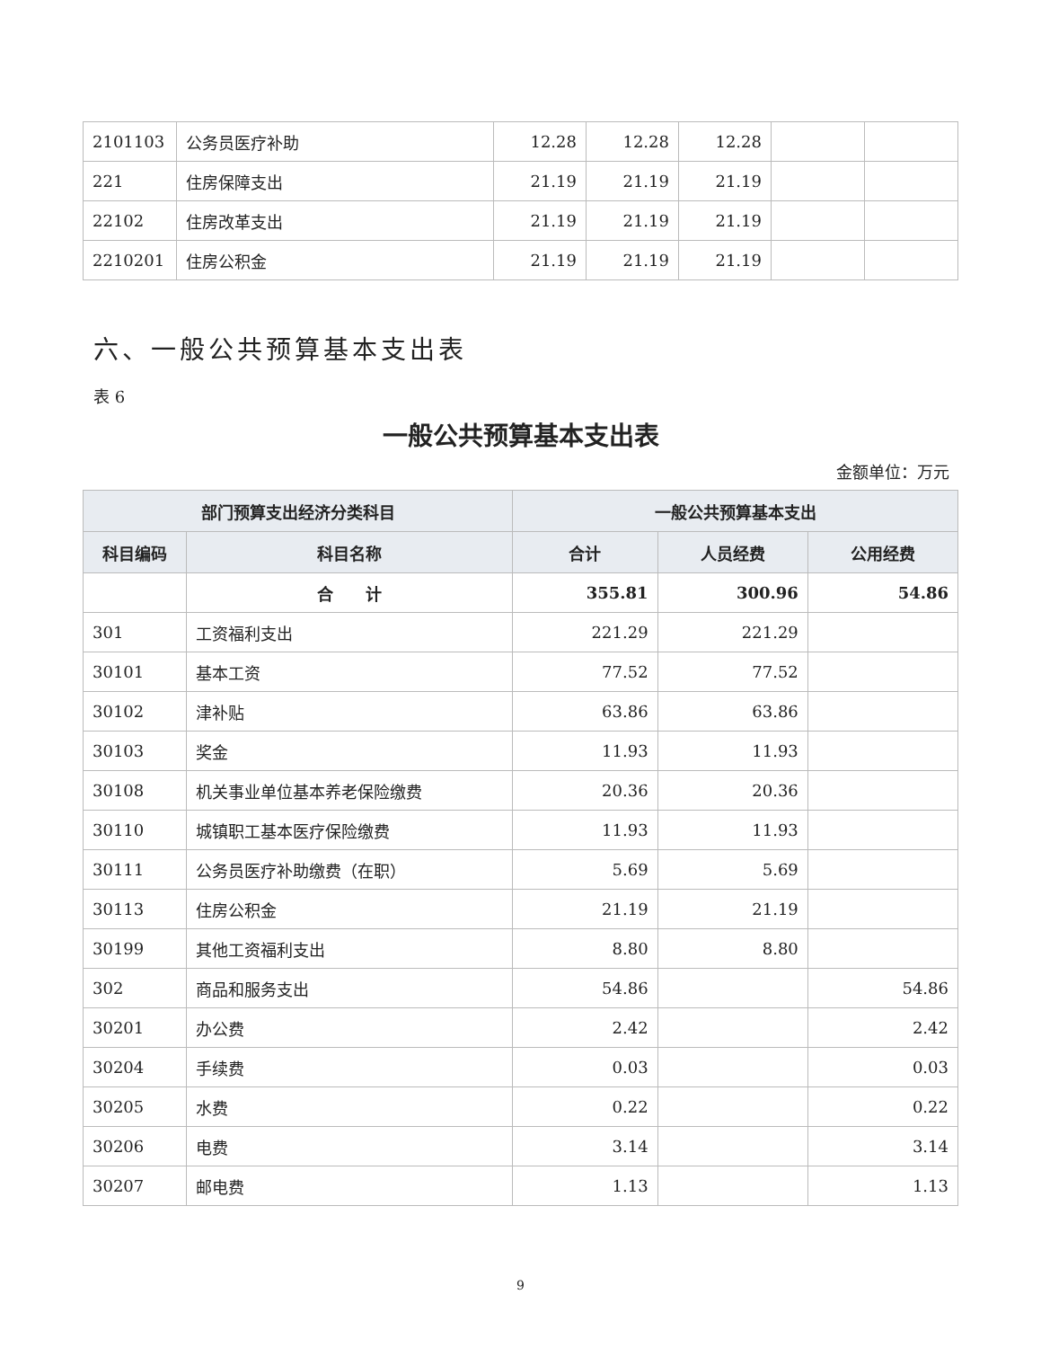| 2101103 | 公务员医疗补助 | 12.28 | 12.28 | 12.28 | | |
| 221 | 住房保障支出 | 21.19 | 21.19 | 21.19 | | |
| 22102 | 住房改革支出 | 21.19 | 21.19 | 21.19 | | |
| 2210201 | 住房公积金 | 21.19 | 21.19 | 21.19 | | |
六、一般公共预算基本支出表
表 6
一般公共预算基本支出表
金额单位：万元
| 部门预算支出经济分类科目 | | 一般公共预算基本支出 | | |
| --- | --- | --- | --- | --- |
| 科目编码 | 科目名称 | 合计 | 人员经费 | 公用经费 |
| | 合 计 | 355.81 | 300.96 | 54.86 |
| 301 | 工资福利支出 | 221.29 | 221.29 | |
| 30101 | 基本工资 | 77.52 | 77.52 | |
| 30102 | 津补贴 | 63.86 | 63.86 | |
| 30103 | 奖金 | 11.93 | 11.93 | |
| 30108 | 机关事业单位基本养老保险缴费 | 20.36 | 20.36 | |
| 30110 | 城镇职工基本医疗保险缴费 | 11.93 | 11.93 | |
| 30111 | 公务员医疗补助缴费（在职） | 5.69 | 5.69 | |
| 30113 | 住房公积金 | 21.19 | 21.19 | |
| 30199 | 其他工资福利支出 | 8.80 | 8.80 | |
| 302 | 商品和服务支出 | 54.86 | | 54.86 |
| 30201 | 办公费 | 2.42 | | 2.42 |
| 30204 | 手续费 | 0.03 | | 0.03 |
| 30205 | 水费 | 0.22 | | 0.22 |
| 30206 | 电费 | 3.14 | | 3.14 |
| 30207 | 邮电费 | 1.13 | | 1.13 |
9